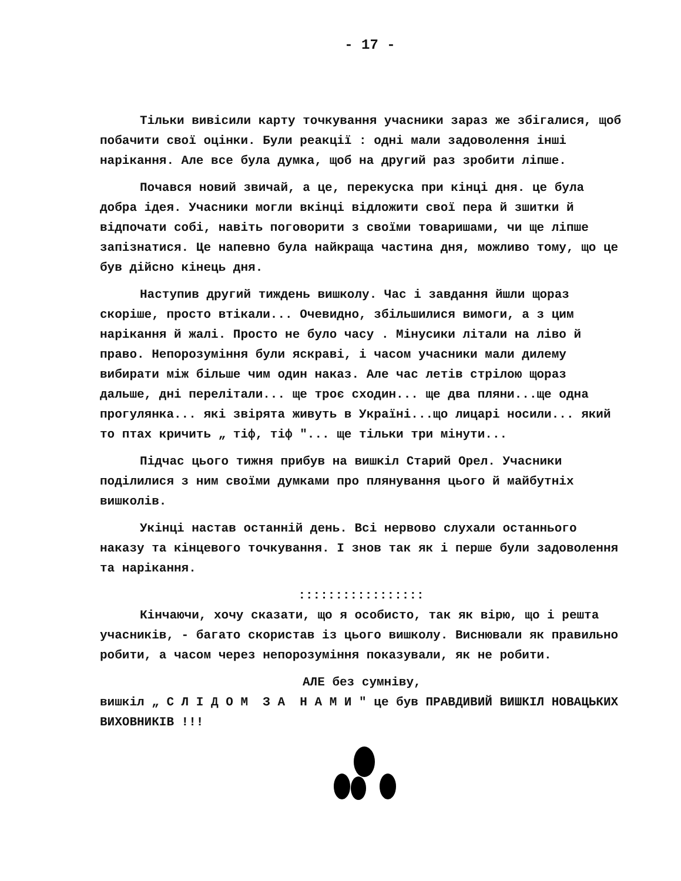- 17 -
Тільки вивісили карту точкування учасники зараз же збігалися, щоб побачити свої оцінки. Були реакції : одні мали задоволення інші нарікання. Але все була думка, щоб на другий раз зробити ліпше.
Почався новий звичай, а це, перекуска при кінці дня. це була добра ідея. Учасники могли вкінці відложити свої пера й зшитки й відпочати собі, навіть поговорити з своїми товаришами, чи ще ліпше запізнатися. Це напевно була найкраща частина дня, можливо тому, що це був дійсно кінець дня.
Наступив другий тиждень вишколу. Час і завдання йшли щораз скоріше, просто втікали... Очевидно, збільшилися вимоги, а з цим нарікання й жалі. Просто не було часу . Мінусики літали на ліво й право. Непорозуміння були яскраві, і часом учасники мали дилему вибирати між більше чим один наказ. Але час летів стрілою щораз дальше, дні перелітали... ще троє сходин... ще два пляни...ще одна прогулянка... які звірята живуть в Україні...що лицарі носили... який то птах кричить „ тіф, тіф "... ще тільки три мінути...
Підчас цього тижня прибув на вишкіл Старий Орел. Учасники поділилися з ним своїми думками про плянування цього й майбутніх вишколів.
Укінці настав останній день. Всі нервово слухали останнього наказу та кінцевого точкування. І знов так як і перше були задоволення та нарікання.
:::::::::::::::::
Кінчаючи, хочу сказати, що я особисто, так як вірю, що і решта учасників, - багато скористав із цього вишколу. Виснювали як правильно робити, а часом через непорозуміння показували, як не робити.
АЛЕ без сумніву,
вишкіл „ С Л І Д О М З А Н А М И " це був ПРАВДИВИЙ ВИШКІЛ НОВАЦЬКИХ ВИХОВНИКІВ !!!